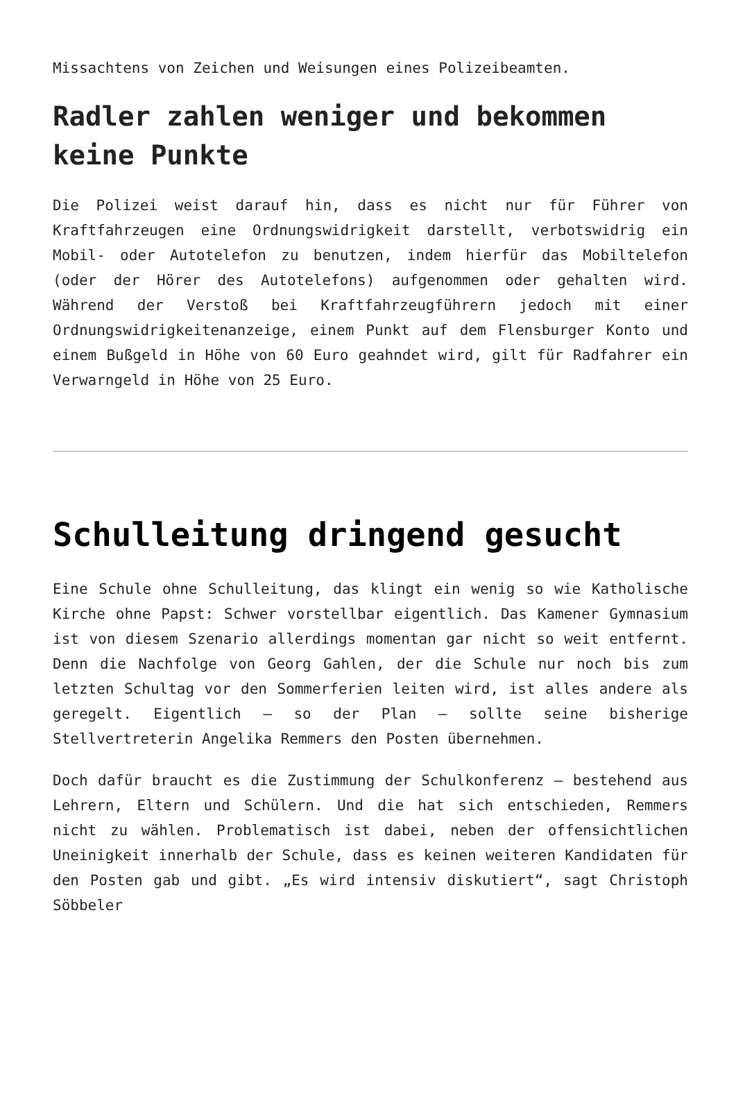Missachtens von Zeichen und Weisungen eines Polizeibeamten.
Radler zahlen weniger und bekommen keine Punkte
Die Polizei weist darauf hin, dass es nicht nur für Führer von Kraftfahrzeugen eine Ordnungswidrigkeit darstellt, verbotswidrig ein Mobil- oder Autotelefon zu benutzen, indem hierfür das Mobiltelefon (oder der Hörer des Autotelefons) aufgenommen oder gehalten wird. Während der Verstoß bei Kraftfahrzeugführern jedoch mit einer Ordnungswidrigkeitenanzeige, einem Punkt auf dem Flensburger Konto und einem Bußgeld in Höhe von 60 Euro geahndet wird, gilt für Radfahrer ein Verwarngeld in Höhe von 25 Euro.
Schulleitung dringend gesucht
Eine Schule ohne Schulleitung, das klingt ein wenig so wie Katholische Kirche ohne Papst: Schwer vorstellbar eigentlich. Das Kamener Gymnasium ist von diesem Szenario allerdings momentan gar nicht so weit entfernt. Denn die Nachfolge von Georg Gahlen, der die Schule nur noch bis zum letzten Schultag vor den Sommerferien leiten wird, ist alles andere als geregelt. Eigentlich – so der Plan – sollte seine bisherige Stellvertreterin Angelika Remmers den Posten übernehmen.
Doch dafür braucht es die Zustimmung der Schulkonferenz – bestehend aus Lehrern, Eltern und Schülern. Und die hat sich entschieden, Remmers nicht zu wählen. Problematisch ist dabei, neben der offensichtlichen Uneinigkeit innerhalb der Schule, dass es keinen weiteren Kandidaten für den Posten gab und gibt. „Es wird intensiv diskutiert“, sagt Christoph Söbbeler